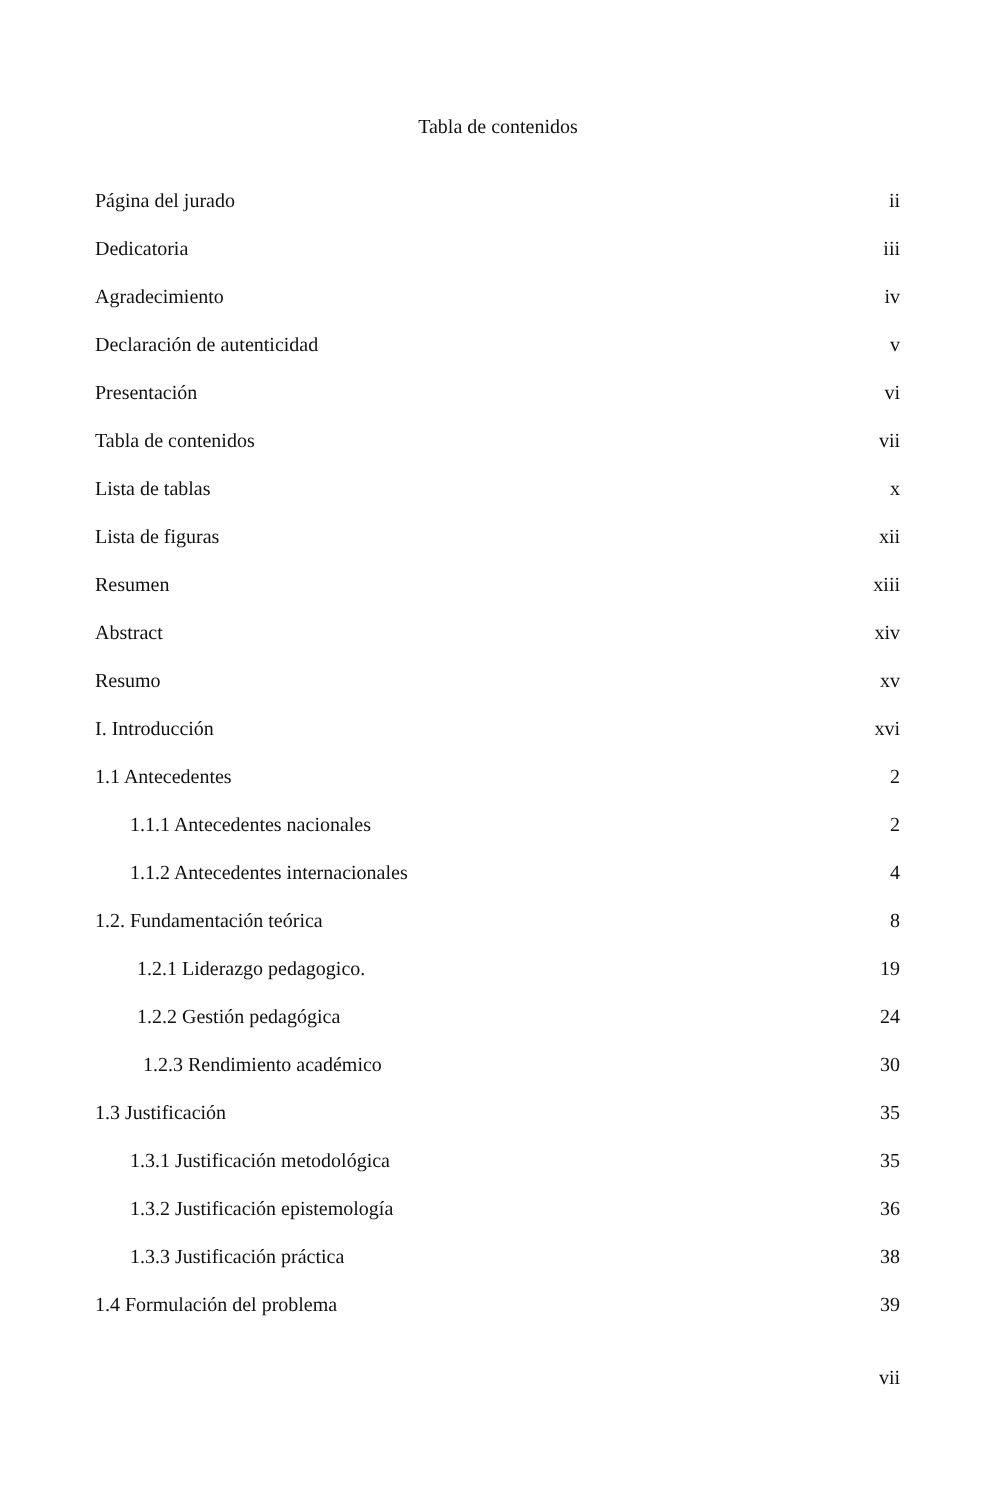Tabla de contenidos
Página del jurado ii
Dedicatoria iii
Agradecimiento iv
Declaración de autenticidad v
Presentación vi
Tabla de contenidos vii
Lista de tablas x
Lista de figuras xii
Resumen xiii
Abstract xiv
Resumo xv
I. Introducción xvi
1.1 Antecedentes 2
1.1.1 Antecedentes nacionales 2
1.1.2 Antecedentes internacionales 4
1.2. Fundamentación teórica 8
1.2.1 Liderazgo pedagogico. 19
1.2.2 Gestión pedagógica 24
1.2.3 Rendimiento académico 30
1.3 Justificación 35
1.3.1 Justificación metodológica 35
1.3.2 Justificación epistemología 36
1.3.3 Justificación práctica 38
1.4 Formulación del problema 39
vii